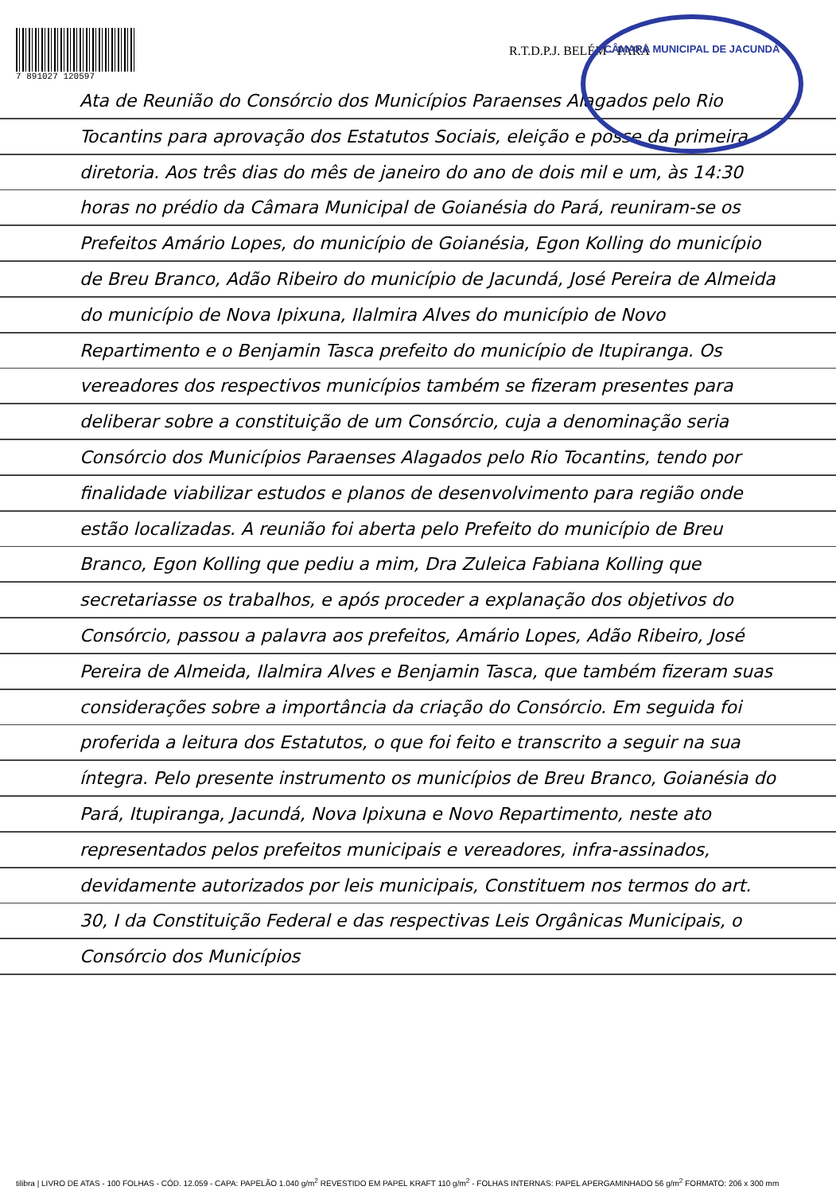CÂMARA MUNICIPAL DE JACUNDÁ
7 891027 120597
R.T.D.P.J. BELÉM - PARÁ
Ata de Reunião do Consórcio dos Municípios Paraenses Alagados pelo Rio Tocantins para aprovação dos Estatutos Sociais, eleição e posse da primeira diretoria. Aos três dias do mês de janeiro do ano de dois mil e um, às 14:30 horas no prédio da Câmara Municipal de Goianésia do Pará, reuniram-se os Prefeitos Amário Lopes, do município de Goianésia, Egon Kolling do município de Breu Branco, Adão Ribeiro do município de Jacundá, José Pereira de Almeida do município de Nova Ipixuna, Ilalmira Alves do município de Novo Repartimento e o Benjamin Tasca prefeito do município de Itupiranga. Os vereadores dos respectivos municípios também se fizeram presentes para deliberar sobre a constituição de um Consórcio, cuja a denominação seria Consórcio dos Municípios Paraenses Alagados pelo Rio Tocantins, tendo por finalidade viabilizar estudos e planos de desenvolvimento para região onde estão localizadas. A reunião foi aberta pelo Prefeito do município de Breu Branco, Egon Kolling que pediu a mim, Dra Zuleica Fabiana Kolling que secretariasse os trabalhos, e após proceder a explanação dos objetivos do Consórcio, passou a palavra aos prefeitos, Amário Lopes, Adão Ribeiro, José Pereira de Almeida, Ilalmira Alves e Benjamin Tasca, que também fizeram suas considerações sobre a importância da criação do Consórcio. Em seguida foi proferida a leitura dos Estatutos, o que foi feito e transcrito a seguir na sua íntegra. Pelo presente instrumento os municípios de Breu Branco, Goianésia do Pará, Itupiranga, Jacundá, Nova Ipixuna e Novo Repartimento, neste ato representados pelos prefeitos municipais e vereadores, infra-assinados, devidamente autorizados por leis municipais, Constituem nos termos do art. 30, I da Constituição Federal e das respectivas Leis Orgânicas Municipais, o Consórcio dos Municípios
tilibra | LIVRO DE ATAS - 100 FOLHAS - CÓD. 12.059 - CAPA: PAPELÃO 1.040 g/m<sup>2</sup> REVESTIDO EM PAPEL KRAFT 110 g/m<sup>2</sup> - FOLHAS INTERNAS: PAPEL APERGAMINHADO 56 g/m<sup>2</sup> FORMATO: 206 x 300 mm